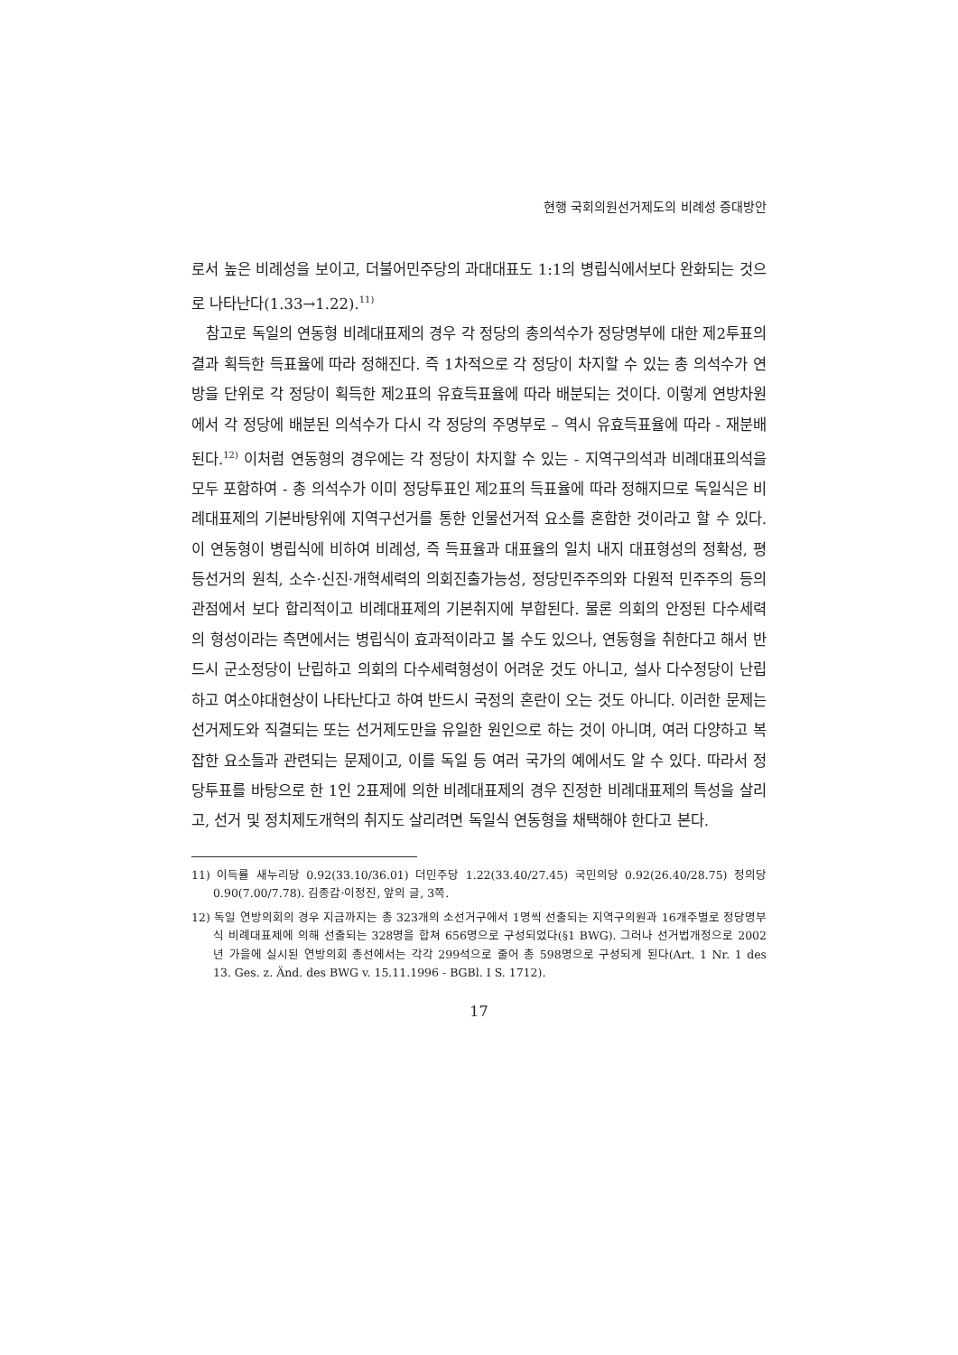현행 국회의원선거제도의 비례성 증대방안
로서 높은 비례성을 보이고, 더불어민주당의 과대대표도 1:1의 병립식에서보다 완화되는 것으로 나타난다(1.33→1.22).<sup>11)</sup>
참고로 독일의 연동형 비례대표제의 경우 각 정당의 총의석수가 정당명부에 대한 제2투표의 결과 획득한 득표율에 따라 정해진다. 즉 1차적으로 각 정당이 차지할 수 있는 총 의석수가 연방을 단위로 각 정당이 획득한 제2표의 유효득표율에 따라 배분되는 것이다. 이렇게 연방차원에서 각 정당에 배분된 의석수가 다시 각 정당의 주명부로 – 역시 유효득표율에 따라 - 재분배된다.<sup>12)</sup> 이처럼 연동형의 경우에는 각 정당이 차지할 수 있는 - 지역구의석과 비례대표의석을 모두 포함하여 - 총 의석수가 이미 정당투표인 제2표의 득표율에 따라 정해지므로 독일식은 비례대표제의 기본바탕위에 지역구선거를 통한 인물선거적 요소를 혼합한 것이라고 할 수 있다. 이 연동형이 병립식에 비하여 비례성, 즉 득표율과 대표율의 일치 내지 대표형성의 정확성, 평등선거의 원칙, 소수·신진·개혁세력의 의회진출가능성, 정당민주주의와 다원적 민주주의 등의 관점에서 보다 합리적이고 비례대표제의 기본취지에 부합된다. 물론 의회의 안정된 다수세력의 형성이라는 측면에서는 병립식이 효과적이라고 볼 수도 있으나, 연동형을 취한다고 해서 반드시 군소정당이 난립하고 의회의 다수세력형성이 어려운 것도 아니고, 설사 다수정당이 난립하고 여소야대현상이 나타난다고 하여 반드시 국정의 혼란이 오는 것도 아니다. 이러한 문제는 선거제도와 직결되는 또는 선거제도만을 유일한 원인으로 하는 것이 아니며, 여러 다양하고 복잡한 요소들과 관련되는 문제이고, 이를 독일 등 여러 국가의 예에서도 알 수 있다. 따라서 정당투표를 바탕으로 한 1인 2표제에 의한 비례대표제의 경우 진정한 비례대표제의 특성을 살리고, 선거 및 정치제도개혁의 취지도 살리려면 독일식 연동형을 채택해야 한다고 본다.
11) 이득률 새누리당 0.92(33.10/36.01) 더민주당 1.22(33.40/27.45) 국민의당 0.92(26.40/28.75) 정의당0.90(7.00/7.78). 김종갑·이정진, 앞의 글, 3쪽.
12) 독일 연방의회의 경우 지금까지는 총 323개의 소선거구에서 1명씩 선출되는 지역구의원과 16개주별로 정당명부식 비례대표제에 의해 선출되는 328명을 합쳐 656명으로 구성되었다(§1 BWG). 그러나 선거법개정으로 2002년 가을에 실시된 연방의회 총선에서는 각각 299석으로 줄어 총 598명으로 구성되게 된다(Art. 1 Nr. 1 des 13. Ges. z. Änd. des BWG v. 15.11.1996 - BGBl. I S. 1712).
17